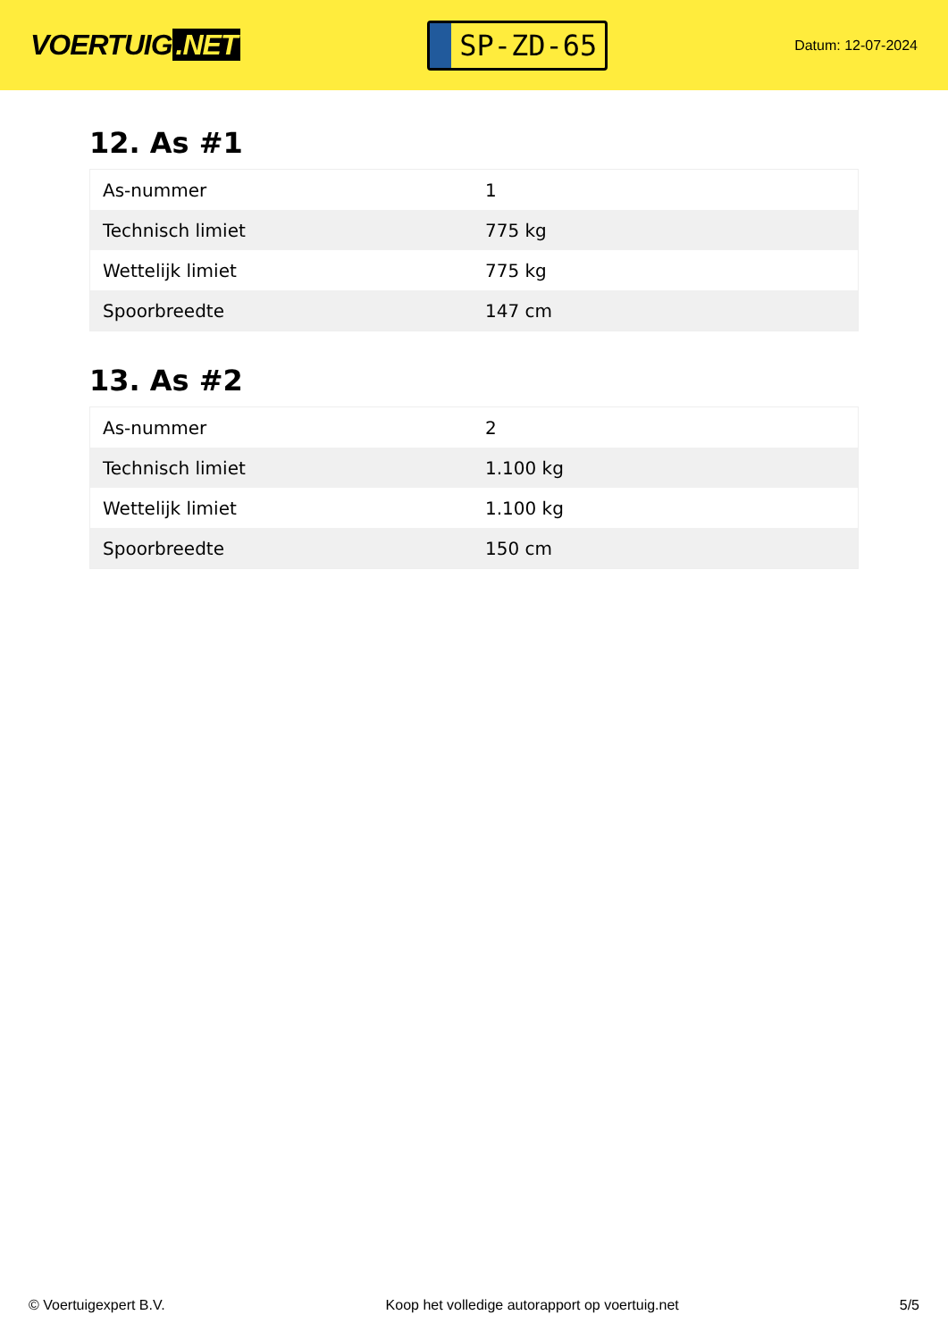VOERTUIG.NET
SP-ZD-65
Datum: 12-07-2024
12. As #1
| As-nummer | 1 |
| Technisch limiet | 775 kg |
| Wettelijk limiet | 775 kg |
| Spoorbreedte | 147 cm |
13. As #2
| As-nummer | 2 |
| Technisch limiet | 1.100 kg |
| Wettelijk limiet | 1.100 kg |
| Spoorbreedte | 150 cm |
© Voertuigexpert B.V. Koop het volledige autorapport op voertuig.net 5/5